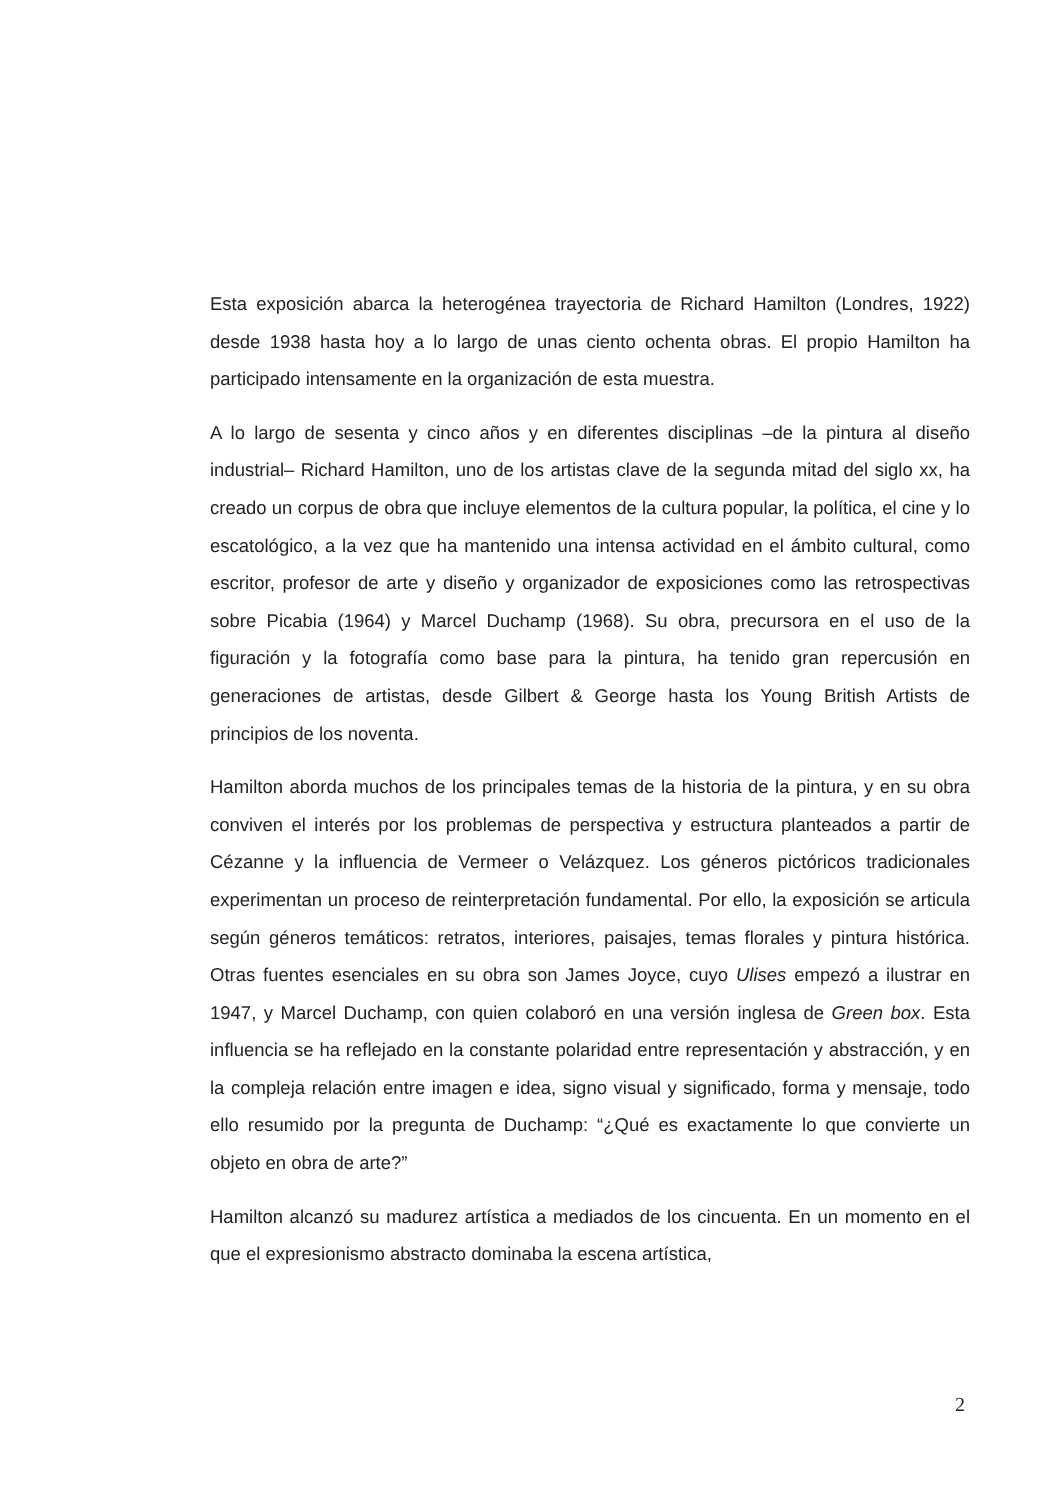Esta exposición abarca la heterogénea trayectoria de Richard Hamilton (Londres, 1922) desde 1938 hasta hoy a lo largo de unas ciento ochenta obras. El propio Hamilton ha participado intensamente en la organización de esta muestra.
A lo largo de sesenta y cinco años y en diferentes disciplinas –de la pintura al diseño industrial– Richard Hamilton, uno de los artistas clave de la segunda mitad del siglo xx, ha creado un corpus de obra que incluye elementos de la cultura popular, la política, el cine y lo escatológico, a la vez que ha mantenido una intensa actividad en el ámbito cultural, como escritor, profesor de arte y diseño y organizador de exposiciones como las retrospectivas sobre Picabia (1964) y Marcel Duchamp (1968). Su obra, precursora en el uso de la figuración y la fotografía como base para la pintura, ha tenido gran repercusión en generaciones de artistas, desde Gilbert & George hasta los Young British Artists de principios de los noventa.
Hamilton aborda muchos de los principales temas de la historia de la pintura, y en su obra conviven el interés por los problemas de perspectiva y estructura planteados a partir de Cézanne y la influencia de Vermeer o Velázquez. Los géneros pictóricos tradicionales experimentan un proceso de reinterpretación fundamental. Por ello, la exposición se articula según géneros temáticos: retratos, interiores, paisajes, temas florales y pintura histórica. Otras fuentes esenciales en su obra son James Joyce, cuyo Ulises empezó a ilustrar en 1947, y Marcel Duchamp, con quien colaboró en una versión inglesa de Green box. Esta influencia se ha reflejado en la constante polaridad entre representación y abstracción, y en la compleja relación entre imagen e idea, signo visual y significado, forma y mensaje, todo ello resumido por la pregunta de Duchamp: “¿Qué es exactamente lo que convierte un objeto en obra de arte?”
Hamilton alcanzó su madurez artística a mediados de los cincuenta. En un momento en el que el expresionismo abstracto dominaba la escena artística,
2